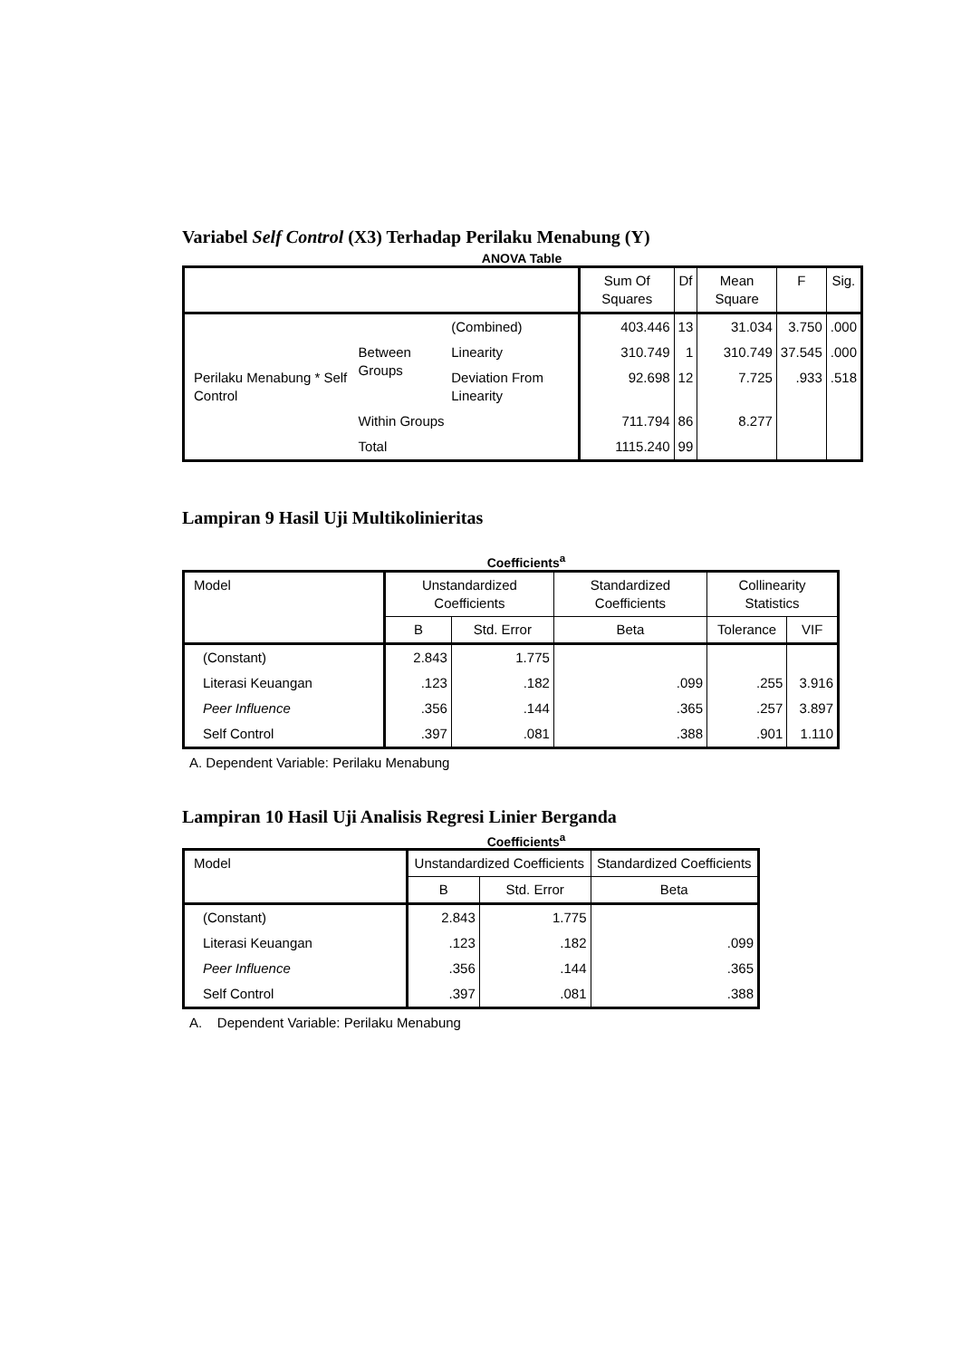Variabel Self Control (X3) Terhadap Perilaku Menabung (Y)
ANOVA Table
| | | | Sum Of Squares | Df | Mean Square | F | Sig. |
| --- | --- | --- | --- | --- | --- | --- | --- |
| Perilaku Menabung * Self Control | Between Groups | (Combined) | 403.446 | 13 | 31.034 | 3.750 | .000 |
| | | Linearity | 310.749 | 1 | 310.749 | 37.545 | .000 |
| | | Deviation From Linearity | 92.698 | 12 | 7.725 | .933 | .518 |
| | Within Groups | | 711.794 | 86 | 8.277 | | |
| | Total | | 1115.240 | 99 | | | |
Lampiran 9 Hasil Uji Multikolinieritas
Coefficients<sup>a</sup>
| Model | Unstandardized Coefficients | | Standardized Coefficients | Collinearity Statistics | |
| --- | --- | --- | --- | --- | --- |
| | B | Std. Error | Beta | Tolerance | VIF |
| (Constant) | 2.843 | 1.775 | | | |
| Literasi Keuangan | .123 | .182 | .099 | .255 | 3.916 |
| Peer Influence | .356 | .144 | .365 | .257 | 3.897 |
| Self Control | .397 | .081 | .388 | .901 | 1.110 |
A. Dependent Variable: Perilaku Menabung
Lampiran 10 Hasil Uji Analisis Regresi Linier Berganda
Coefficients<sup>a</sup>
| Model | Unstandardized Coefficients | | Standardized Coefficients |
| --- | --- | --- | --- |
| | B | Std. Error | Beta |
| (Constant) | 2.843 | 1.775 | |
| Literasi Keuangan | .123 | .182 | .099 |
| Peer Influence | .356 | .144 | .365 |
| Self Control | .397 | .081 | .388 |
A. Dependent Variable: Perilaku Menabung